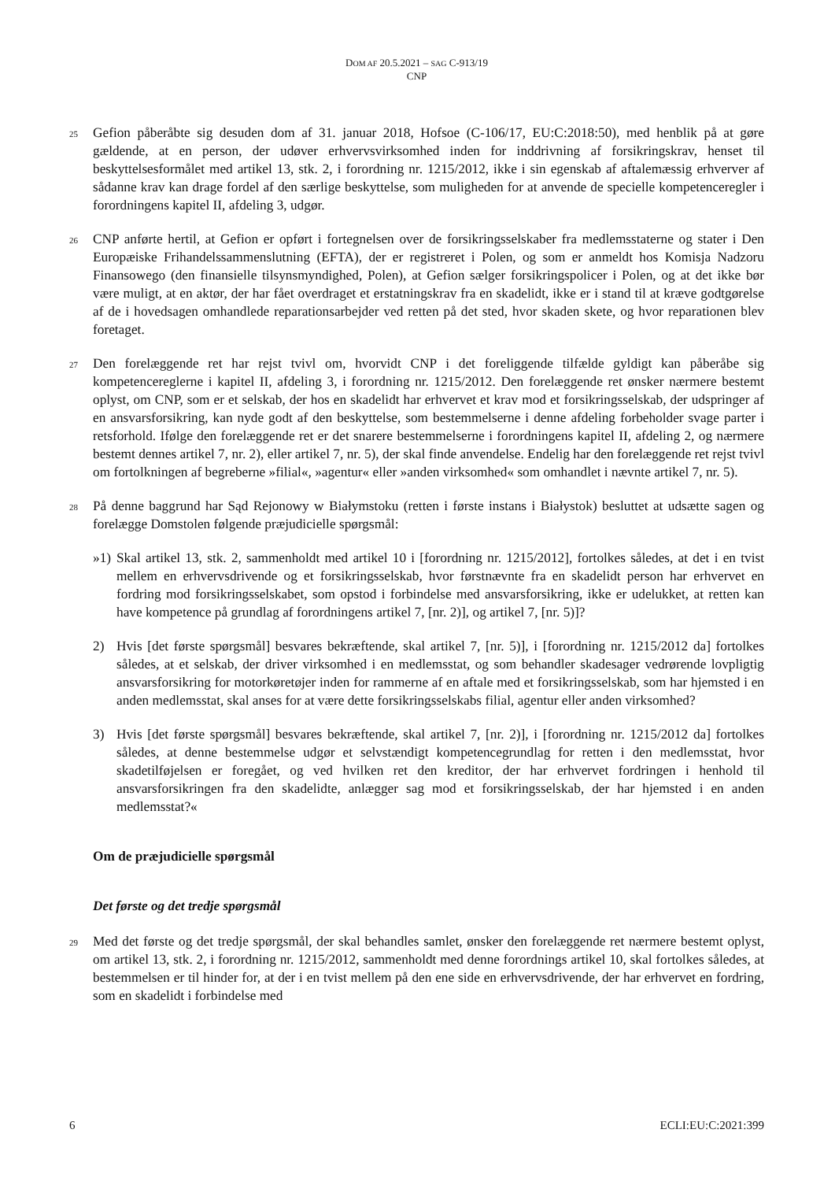DOM AF 20.5.2021 – SAG C-913/19
CNP
25
Gefion påberåbte sig desuden dom af 31. januar 2018, Hofsoe (C-106/17, EU:C:2018:50), med henblik på at gøre gældende, at en person, der udøver erhvervsvirksomhed inden for inddrivning af forsikringskrav, henset til beskyttelsesformålet med artikel 13, stk. 2, i forordning nr. 1215/2012, ikke i sin egenskab af aftalemæssig erhverver af sådanne krav kan drage fordel af den særlige beskyttelse, som muligheden for at anvende de specielle kompetenceregler i forordningens kapitel II, afdeling 3, udgør.
26
CNP anførte hertil, at Gefion er opført i fortegnelsen over de forsikringsselskaber fra medlemsstaterne og stater i Den Europæiske Frihandelssammenslutning (EFTA), der er registreret i Polen, og som er anmeldt hos Komisja Nadzoru Finansowego (den finansielle tilsynsmyndighed, Polen), at Gefion sælger forsikringspolicer i Polen, og at det ikke bør være muligt, at en aktør, der har fået overdraget et erstatningskrav fra en skadelidt, ikke er i stand til at kræve godtgørelse af de i hovedsagen omhandlede reparationsarbejder ved retten på det sted, hvor skaden skete, og hvor reparationen blev foretaget.
27
Den forelæggende ret har rejst tvivl om, hvorvidt CNP i det foreliggende tilfælde gyldigt kan påberåbe sig kompetencereglerne i kapitel II, afdeling 3, i forordning nr. 1215/2012. Den forelæggende ret ønsker nærmere bestemt oplyst, om CNP, som er et selskab, der hos en skadelidt har erhvervet et krav mod et forsikringsselskab, der udspringer af en ansvarsforsikring, kan nyde godt af den beskyttelse, som bestemmelserne i denne afdeling forbeholder svage parter i retsforhold. Ifølge den forelæggende ret er det snarere bestemmelserne i forordningens kapitel II, afdeling 2, og nærmere bestemt dennes artikel 7, nr. 2), eller artikel 7, nr. 5), der skal finde anvendelse. Endelig har den forelæggende ret rejst tvivl om fortolkningen af begreberne »filial«, »agentur« eller »anden virksomhed« som omhandlet i nævnte artikel 7, nr. 5).
28
På denne baggrund har Sąd Rejonowy w Białymstoku (retten i første instans i Białystok) besluttet at udsætte sagen og forelægge Domstolen følgende præjudicielle spørgsmål:
»1)
Skal artikel 13, stk. 2, sammenholdt med artikel 10 i [forordning nr. 1215/2012], fortolkes således, at det i en tvist mellem en erhvervsdrivende og et forsikringsselskab, hvor førstnævnte fra en skadelidt person har erhvervet en fordring mod forsikringsselskabet, som opstod i forbindelse med ansvarsforsikring, ikke er udelukket, at retten kan have kompetence på grundlag af forordningens artikel 7, [nr. 2)], og artikel 7, [nr. 5)]?
2) Hvis [det første spørgsmål] besvares bekræftende, skal artikel 7, [nr. 5)], i [forordning nr. 1215/2012 da] fortolkes således, at et selskab, der driver virksomhed i en medlemsstat, og som behandler skadesager vedrørende lovpligtig ansvarsforsikring for motorkøretøjer inden for rammerne af en aftale med et forsikringsselskab, som har hjemsted i en anden medlemsstat, skal anses for at være dette forsikringsselskabs filial, agentur eller anden virksomhed?
3) Hvis [det første spørgsmål] besvares bekræftende, skal artikel 7, [nr. 2)], i [forordning nr. 1215/2012 da] fortolkes således, at denne bestemmelse udgør et selvstændigt kompetencegrundlag for retten i den medlemsstat, hvor skadetilføjelsen er foregået, og ved hvilken ret den kreditor, der har erhvervet fordringen i henhold til ansvarsforsikringen fra den skadelidte, anlægger sag mod et forsikringsselskab, der har hjemsted i en anden medlemsstat?«
Om de præjudicielle spørgsmål
Det første og det tredje spørgsmål
29
Med det første og det tredje spørgsmål, der skal behandles samlet, ønsker den forelæggende ret nærmere bestemt oplyst, om artikel 13, stk. 2, i forordning nr. 1215/2012, sammenholdt med denne forordnings artikel 10, skal fortolkes således, at bestemmelsen er til hinder for, at der i en tvist mellem på den ene side en erhvervsdrivende, der har erhvervet en fordring, som en skadelidt i forbindelse med
6 ECLI:EU:C:2021:399